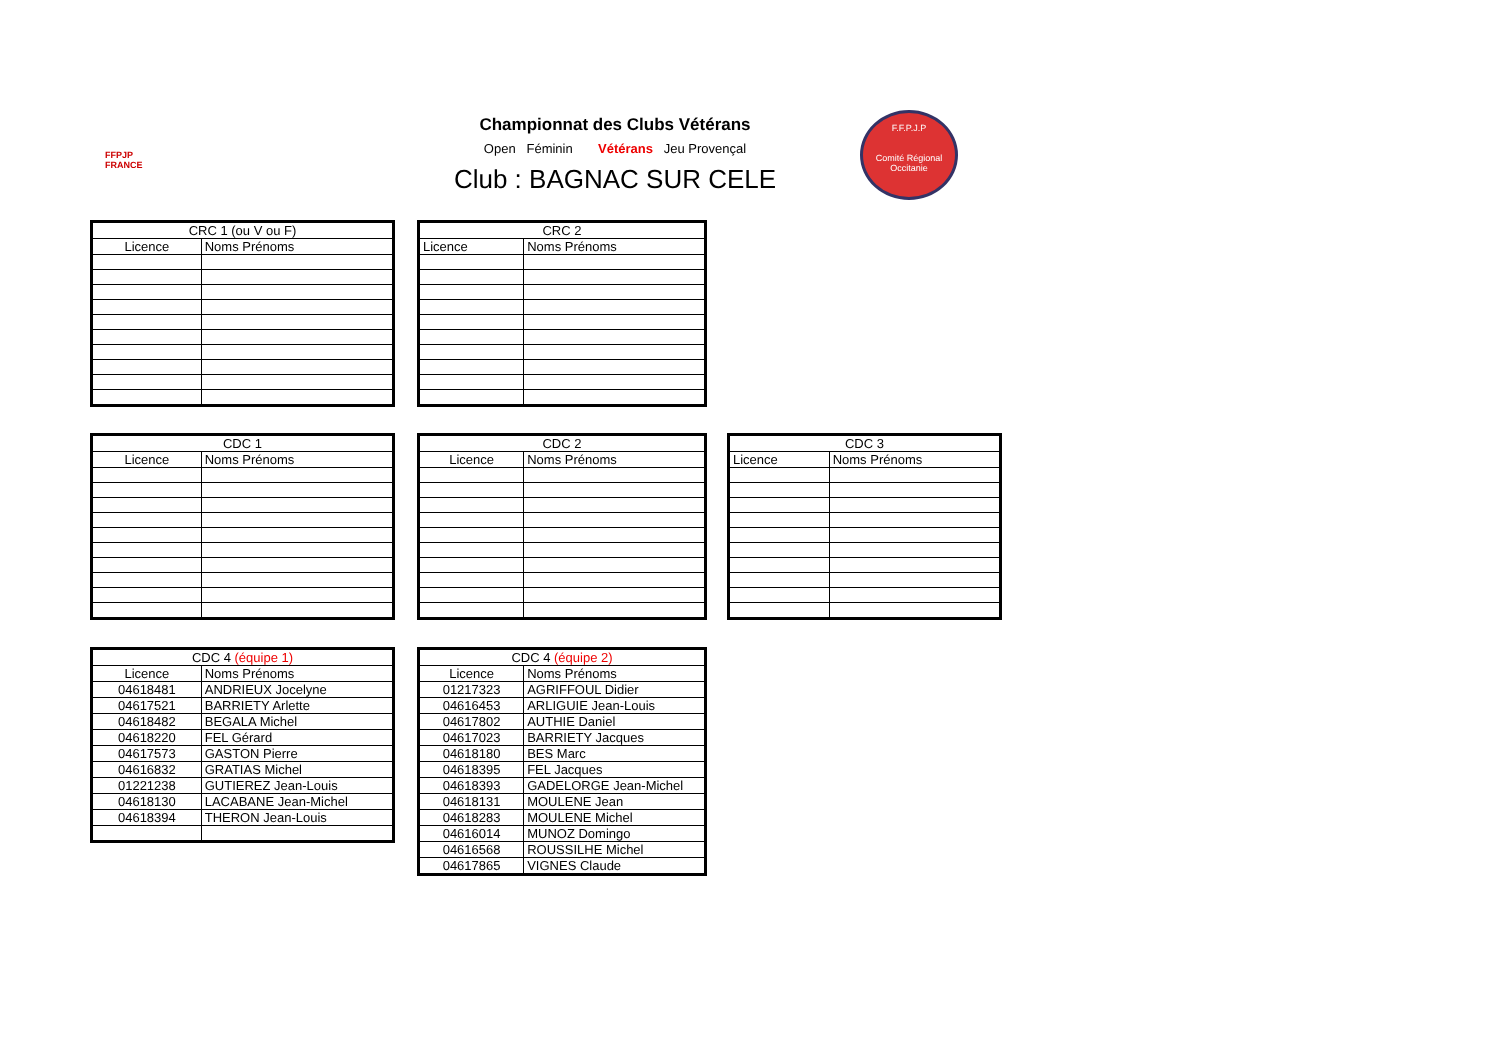FFPJP
FRANCE
Championnat des Clubs Vétérans
Open Féminin Vétérans Jeu Provençal
Club : BAGNAC SUR CELE
F.F.P.J.P
Comité Régional Occitanie
| CRC 1 (ou V ou F) | |
| --- | --- |
| Licence | Noms Prénoms |
| CRC 2 | |
| --- | --- |
| Licence | Noms Prénoms |
| CDC 1 | |
| --- | --- |
| Licence | Noms Prénoms |
| CDC 2 | |
| --- | --- |
| Licence | Noms Prénoms |
| CDC 3 | |
| --- | --- |
| Licence | Noms Prénoms |
| CDC 4 (équipe 1) | |
| --- | --- |
| Licence | Noms Prénoms |
| 04618481 | ANDRIEUX Jocelyne |
| 04617521 | BARRIETY Arlette |
| 04618482 | BEGALA Michel |
| 04618220 | FEL Gérard |
| 04617573 | GASTON Pierre |
| 04616832 | GRATIAS Michel |
| 01221238 | GUTIEREZ Jean-Louis |
| 04618130 | LACABANE Jean-Michel |
| 04618394 | THERON Jean-Louis |
| CDC 4 (équipe 2) | |
| --- | --- |
| Licence | Noms Prénoms |
| 01217323 | AGRIFFOUL Didier |
| 04616453 | ARLIGUIE Jean-Louis |
| 04617802 | AUTHIE Daniel |
| 04617023 | BARRIETY Jacques |
| 04618180 | BES Marc |
| 04618395 | FEL Jacques |
| 04618393 | GADELORGE Jean-Michel |
| 04618131 | MOULENE Jean |
| 04618283 | MOULENE Michel |
| 04616014 | MUNOZ Domingo |
| 04616568 | ROUSSILHE Michel |
| 04617865 | VIGNES Claude |